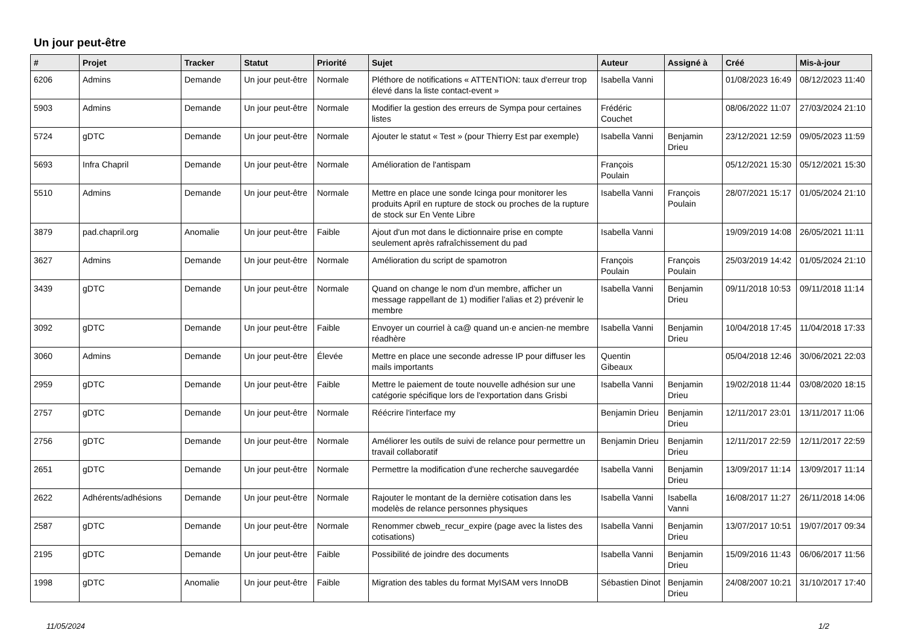Un jour peut-être
| # | Projet | Tracker | Statut | Priorité | Sujet | Auteur | Assigné à | Créé | Mis-à-jour |
| --- | --- | --- | --- | --- | --- | --- | --- | --- | --- |
| 6206 | Admins | Demande | Un jour peut-être | Normale | Pléthore de notifications « ATTENTION: taux d'erreur trop élevé dans la liste contact-event » | Isabella Vanni | | 01/08/2023 16:49 | 08/12/2023 11:40 |
| 5903 | Admins | Demande | Un jour peut-être | Normale | Modifier la gestion des erreurs de Sympa pour certaines listes | Frédéric Couchet | | 08/06/2022 11:07 | 27/03/2024 21:10 |
| 5724 | gDTC | Demande | Un jour peut-être | Normale | Ajouter le statut « Test » (pour Thierry Est par exemple) | Isabella Vanni | Benjamin Drieu | 23/12/2021 12:59 | 09/05/2023 11:59 |
| 5693 | Infra Chapril | Demande | Un jour peut-être | Normale | Amélioration de l'antispam | François Poulain | | 05/12/2021 15:30 | 05/12/2021 15:30 |
| 5510 | Admins | Demande | Un jour peut-être | Normale | Mettre en place une sonde Icinga pour monitorer les produits April en rupture de stock ou proches de la rupture de stock sur En Vente Libre | Isabella Vanni | François Poulain | 28/07/2021 15:17 | 01/05/2024 21:10 |
| 3879 | pad.chapril.org | Anomalie | Un jour peut-être | Faible | Ajout d'un mot dans le dictionnaire prise en compte seulement après rafraîchissement du pad | Isabella Vanni | | 19/09/2019 14:08 | 26/05/2021 11:11 |
| 3627 | Admins | Demande | Un jour peut-être | Normale | Amélioration du script de spamotron | François Poulain | François Poulain | 25/03/2019 14:42 | 01/05/2024 21:10 |
| 3439 | gDTC | Demande | Un jour peut-être | Normale | Quand on change le nom d'un membre, afficher un message rappellant de 1) modifier l'alias et 2) prévenir le membre | Isabella Vanni | Benjamin Drieu | 09/11/2018 10:53 | 09/11/2018 11:14 |
| 3092 | gDTC | Demande | Un jour peut-être | Faible | Envoyer un courriel à ca@ quand un·e ancien·ne membre réadhère | Isabella Vanni | Benjamin Drieu | 10/04/2018 17:45 | 11/04/2018 17:33 |
| 3060 | Admins | Demande | Un jour peut-être | Élevée | Mettre en place une seconde adresse IP pour diffuser les mails importants | Quentin Gibeaux | | 05/04/2018 12:46 | 30/06/2021 22:03 |
| 2959 | gDTC | Demande | Un jour peut-être | Faible | Mettre le paiement de toute nouvelle adhésion sur une catégorie spécifique lors de l'exportation dans Grisbi | Isabella Vanni | Benjamin Drieu | 19/02/2018 11:44 | 03/08/2020 18:15 |
| 2757 | gDTC | Demande | Un jour peut-être | Normale | Réécrire l'interface my | Benjamin Drieu | Benjamin Drieu | 12/11/2017 23:01 | 13/11/2017 11:06 |
| 2756 | gDTC | Demande | Un jour peut-être | Normale | Améliorer les outils de suivi de relance pour permettre un travail collaboratif | Benjamin Drieu | Benjamin Drieu | 12/11/2017 22:59 | 12/11/2017 22:59 |
| 2651 | gDTC | Demande | Un jour peut-être | Normale | Permettre la modification d'une recherche sauvegardée | Isabella Vanni | Benjamin Drieu | 13/09/2017 11:14 | 13/09/2017 11:14 |
| 2622 | Adhérents/adhésions | Demande | Un jour peut-être | Normale | Rajouter le montant de la dernière cotisation dans les modelès de relance personnes physiques | Isabella Vanni | Isabella Vanni | 16/08/2017 11:27 | 26/11/2018 14:06 |
| 2587 | gDTC | Demande | Un jour peut-être | Normale | Renommer cbweb_recur_expire (page avec la listes des cotisations) | Isabella Vanni | Benjamin Drieu | 13/07/2017 10:51 | 19/07/2017 09:34 |
| 2195 | gDTC | Demande | Un jour peut-être | Faible | Possibilité de joindre des documents | Isabella Vanni | Benjamin Drieu | 15/09/2016 11:43 | 06/06/2017 11:56 |
| 1998 | gDTC | Anomalie | Un jour peut-être | Faible | Migration des tables du format MyISAM vers InnoDB | Sébastien Dinot | Benjamin Drieu | 24/08/2007 10:21 | 31/10/2017 17:40 |
11/05/2024 1/2